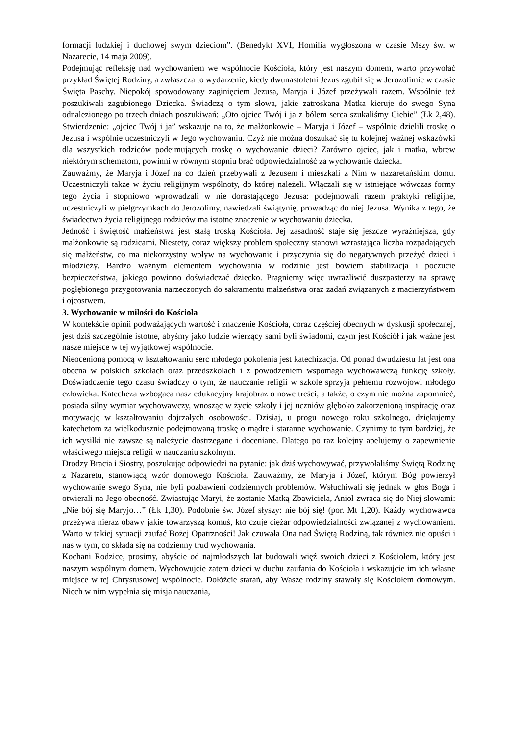formacji ludzkiej i duchowej swym dzieciom”. (Benedykt XVI, Homilia wygłoszona w czasie Mszy św. w Nazarecie, 14 maja 2009).
Podejmując refleksję nad wychowaniem we wspólnocie Kościoła, który jest naszym domem, warto przywołać przykład Świętej Rodziny, a zwłaszcza to wydarzenie, kiedy dwunastoletni Jezus zgubił się w Jerozolimie w czasie Święta Paschy. Niepokój spowodowany zaginięciem Jezusa, Maryja i Józef przeżywali razem. Wspólnie też poszukiwali zagubionego Dziecka. Świadczą o tym słowa, jakie zatroskana Matka kieruje do swego Syna odnalezionego po trzech dniach poszukiwań: „Oto ojciec Twój i ja z bólem serca szukaliśmy Ciebie” (Łk 2,48). Stwierdzenie: „ojciec Twój i ja” wskazuje na to, że małżonkowie – Maryja i Józef – wspólnie dzielili troskę o Jezusa i wspólnie uczestniczyli w Jego wychowaniu. Czyż nie można doszukać się tu kolejnej ważnej wskazówki dla wszystkich rodziców podejmujących troskę o wychowanie dzieci? Zarówno ojciec, jak i matka, wbrew niektórym schematom, powinni w równym stopniu brać odpowiedzialność za wychowanie dziecka.
Zauważmy, że Maryja i Józef na co dzień przebywali z Jezusem i mieszkali z Nim w nazaretańskim domu. Uczestniczyli także w życiu religijnym wspólnoty, do której należeli. Włączali się w istniejące wówczas formy tego życia i stopniowo wprowadzali w nie dorastającego Jezusa: podejmowali razem praktyki religijne, uczestniczyli w pielgrzymkach do Jerozolimy, nawiedzali świątynię, prowadząc do niej Jezusa. Wynika z tego, że świadectwo życia religijnego rodziców ma istotne znaczenie w wychowaniu dziecka.
Jedność i świętość małżeństwa jest stałą troską Kościoła. Jej zasadność staje się jeszcze wyraźniejsza, gdy małżonkowie są rodzicami. Niestety, coraz większy problem społeczny stanowi wzrastająca liczba rozpadających się małżeństw, co ma niekorzystny wpływ na wychowanie i przyczynia się do negatywnych przeżyć dzieci i młodzieży. Bardzo ważnym elementem wychowania w rodzinie jest bowiem stabilizacja i poczucie bezpieczeństwa, jakiego powinno doświadczać dziecko. Pragniemy więc uwrażliwić duszpasterzy na sprawę pogłębionego przygotowania narzeczonych do sakramentu małżeństwa oraz zadań związanych z macierzyństwem i ojcostwem.
3. Wychowanie w miłości do Kościoła
W kontekście opinii podważających wartość i znaczenie Kościoła, coraz częściej obecnych w dyskusji społecznej, jest dziś szczególnie istotne, abyśmy jako ludzie wierzący sami byli świadomi, czym jest Kościół i jak ważne jest nasze miejsce w tej wyjątkowej wspólnocie.
Nieocenioną pomocą w kształtowaniu serc młodego pokolenia jest katechizacja. Od ponad dwudziestu lat jest ona obecna w polskich szkołach oraz przedszkolach i z powodzeniem wspomaga wychowawczą funkcję szkoły. Doświadczenie tego czasu świadczy o tym, że nauczanie religii w szkole sprzyja pełnemu rozwojowi młodego człowieka. Katecheza wzbogaca nasz edukacyjny krajobraz o nowe treści, a także, o czym nie można zapomnieć, posiada silny wymiar wychowawczy, wnosząc w życie szkoły i jej uczniów głęboko zakorzenioną inspirację oraz motywację w kształtowaniu dojrzałych osobowości. Dzisiaj, u progu nowego roku szkolnego, dziękujemy katechetom za wielkodusznie podejmowaną troskę o mądre i staranne wychowanie. Czynimy to tym bardziej, że ich wysiłki nie zawsze są należycie dostrzegane i doceniane. Dlatego po raz kolejny apelujemy o zapewnienie właściwego miejsca religii w nauczaniu szkolnym.
Drodzy Bracia i Siostry, poszukując odpowiedzi na pytanie: jak dziś wychowywać, przywołaliśmy Świętą Rodzinę z Nazaretu, stanowiącą wzór domowego Kościoła. Zauważmy, że Maryja i Józef, którym Bóg powierzył wychowanie swego Syna, nie byli pozbawieni codziennych problemów. Wsłuchiwali się jednak w głos Boga i otwierali na Jego obecność. Zwiastując Maryi, że zostanie Matką Zbawiciela, Anioł zwraca się do Niej słowami: „Nie bój się Maryjo…” (Łk 1,30). Podobnie św. Józef słyszy: nie bój się! (por. Mt 1,20). Każdy wychowawca przeżywa nieraz obawy jakie towarzyszą komuś, kto czuje ciężar odpowiedzialności związanej z wychowaniem. Warto w takiej sytuacji zaufać Bożej Opatrzności! Jak czuwała Ona nad Świętą Rodziną, tak również nie opuści i nas w tym, co składa się na codzienny trud wychowania.
Kochani Rodzice, prosimy, abyście od najmłodszych lat budowali więź swoich dzieci z Kościołem, który jest naszym wspólnym domem. Wychowujcie zatem dzieci w duchu zaufania do Kościoła i wskazujcie im ich własne miejsce w tej Chrystusowej wspólnocie. Dołóżcie starań, aby Wasze rodziny stawały się Kościołem domowym. Niech w nim wypełnia się misja nauczania,